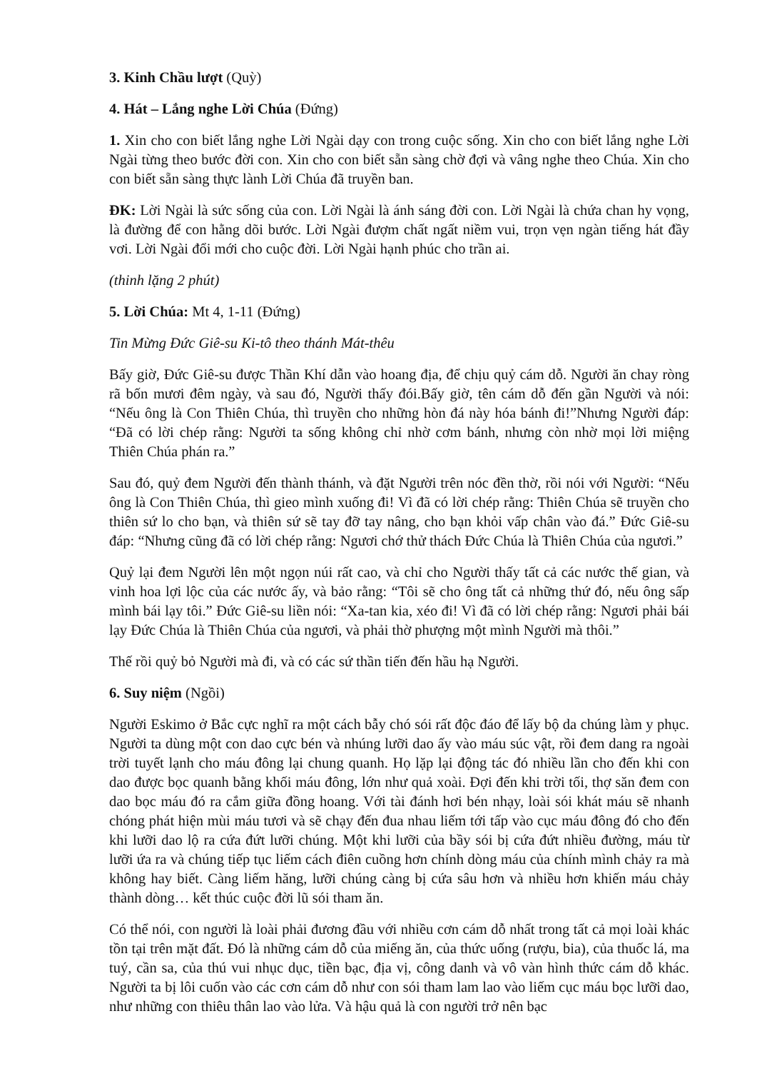3. Kinh Chầu lượt (Quỳ)
4. Hát – Lắng nghe Lời Chúa (Đứng)
1. Xin cho con biết lắng nghe Lời Ngài dạy con trong cuộc sống. Xin cho con biết lắng nghe Lời Ngài từng theo bước đời con. Xin cho con biết sẵn sàng chờ đợi và vâng nghe theo Chúa. Xin cho con biết sẵn sàng thực lành Lời Chúa đã truyền ban.
ĐK: Lời Ngài là sức sống của con. Lời Ngài là ánh sáng đời con. Lời Ngài là chứa chan hy vọng, là đường để con hằng dõi bước. Lời Ngài đượm chất ngất niềm vui, trọn vẹn ngàn tiếng hát đầy vơi. Lời Ngài đổi mới cho cuộc đời. Lời Ngài hạnh phúc cho trần ai.
(thinh lặng 2 phút)
5. Lời Chúa: Mt 4, 1-11 (Đứng)
Tin Mừng Đức Giê-su Ki-tô theo thánh Mát-thêu
Bấy giờ, Đức Giê-su được Thần Khí dẫn vào hoang địa, để chịu quỷ cám dỗ. Người ăn chay ròng rã bốn mươi đêm ngày, và sau đó, Người thấy đói.Bấy giờ, tên cám dỗ đến gần Người và nói: “Nếu ông là Con Thiên Chúa, thì truyền cho những hòn đá này hóa bánh đi!”Nhưng Người đáp: “Đã có lời chép rằng: Người ta sống không chỉ nhờ cơm bánh, nhưng còn nhờ mọi lời miệng Thiên Chúa phán ra.”
Sau đó, quỷ đem Người đến thành thánh, và đặt Người trên nóc đền thờ, rồi nói với Người: “Nếu ông là Con Thiên Chúa, thì gieo mình xuống đi! Vì đã có lời chép rằng: Thiên Chúa sẽ truyền cho thiên sứ lo cho bạn, và thiên sứ sẽ tay đỡ tay nâng, cho bạn khỏi vấp chân vào đá.” Đức Giê-su đáp: “Nhưng cũng đã có lời chép rằng: Ngươi chớ thử thách Đức Chúa là Thiên Chúa của ngươi.”
Quỷ lại đem Người lên một ngọn núi rất cao, và chỉ cho Người thấy tất cả các nước thế gian, và vinh hoa lợi lộc của các nước ấy, và bảo rằng: “Tôi sẽ cho ông tất cả những thứ đó, nếu ông sấp mình bái lạy tôi.” Đức Giê-su liền nói: “Xa-tan kia, xéo đi! Vì đã có lời chép rằng: Ngươi phải bái lạy Đức Chúa là Thiên Chúa của ngươi, và phải thờ phượng một mình Người mà thôi.”
Thế rồi quỷ bỏ Người mà đi, và có các sứ thần tiến đến hầu hạ Người.
6. Suy niệm (Ngồi)
Người Eskimo ở Bắc cực nghĩ ra một cách bẫy chó sói rất độc đáo để lấy bộ da chúng làm y phục. Người ta dùng một con dao cực bén và nhúng lưỡi dao ấy vào máu súc vật, rồi đem dang ra ngoài trời tuyết lạnh cho máu đông lại chung quanh. Họ lặp lại động tác đó nhiều lần cho đến khi con dao được bọc quanh bằng khối máu đông, lớn như quả xoài. Đợi đến khi trời tối, thợ săn đem con dao bọc máu đó ra cắm giữa đồng hoang. Với tài đánh hơi bén nhạy, loài sói khát máu sẽ nhanh chóng phát hiện mùi máu tươi và sẽ chạy đến đua nhau liếm tới tấp vào cục máu đông đó cho đến khi lưỡi dao lộ ra cứa đứt lưỡi chúng. Một khi lưỡi của bầy sói bị cứa đứt nhiều đường, máu từ lưỡi ứa ra và chúng tiếp tục liếm cách điên cuồng hơn chính dòng máu của chính mình chảy ra mà không hay biết. Càng liếm hăng, lưỡi chúng càng bị cứa sâu hơn và nhiều hơn khiến máu chảy thành dòng… kết thúc cuộc đời lũ sói tham ăn.
Có thể nói, con người là loài phải đương đầu với nhiều cơn cám dỗ nhất trong tất cả mọi loài khác tồn tại trên mặt đất. Đó là những cám dỗ của miếng ăn, của thức uống (rượu, bia), của thuốc lá, ma tuý, cần sa, của thú vui nhục dục, tiền bạc, địa vị, công danh và vô vàn hình thức cám dỗ khác. Người ta bị lôi cuốn vào các cơn cám dỗ như con sói tham lam lao vào liếm cục máu bọc lưỡi dao, như những con thiêu thân lao vào lửa. Và hậu quả là con người trở nên bạc